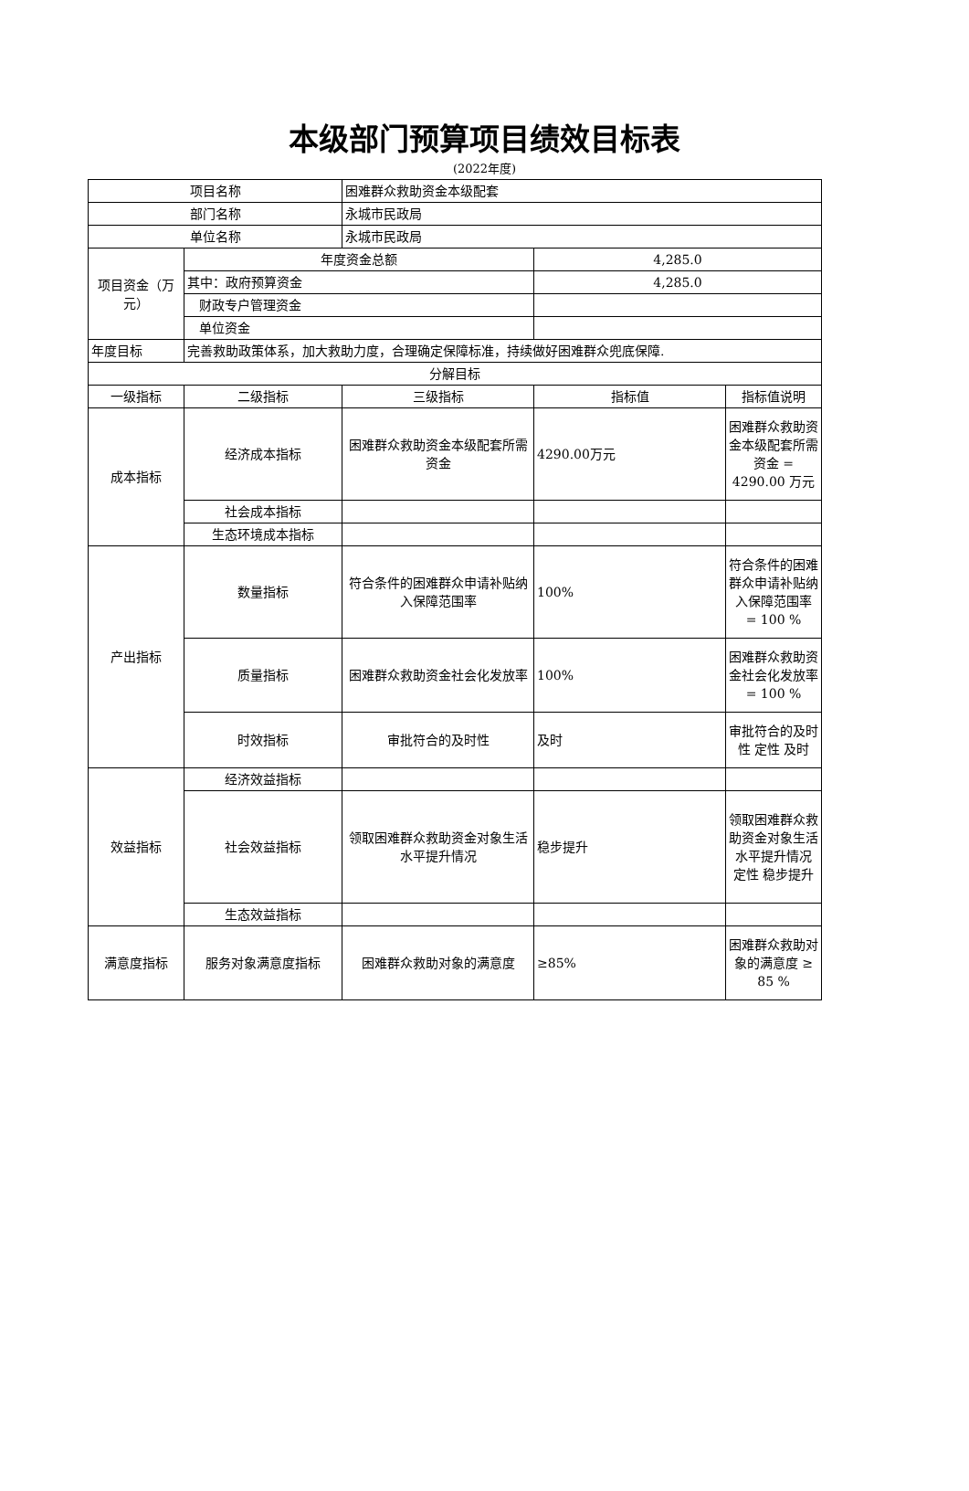本级部门预算项目绩效目标表
(2022年度)
| 项目名称 | | 困难群众救助资金本级配套 | | |
| 部门名称 | | 永城市民政局 | | |
| 单位名称 | | 永城市民政局 | | |
| 项目资金（万元） | 年度资金总额 | | 4,285.0 | |
| | 其中：政府预算资金 | | 4,285.0 | |
| | 财政专户管理资金 | | | |
| | 单位资金 | | | |
| 年度目标 | 完善救助政策体系，加大救助力度，合理确定保障标准，持续做好困难群众兜底保障. | | | |
| 分解目标 | | | | |
| 一级指标 | 二级指标 | 三级指标 | 指标值 | 指标值说明 |
| 成本指标 | 经济成本指标 | 困难群众救助资金本级配套所需资金 | 4290.00万元 | 困难群众救助资金本级配套所需资金 = 4290.00 万元 |
| | 社会成本指标 | | | |
| | 生态环境成本指标 | | | |
| 产出指标 | 数量指标 | 符合条件的困难群众申请补贴纳入保障范围率 | 100% | 符合条件的困难群众申请补贴纳入保障范围率 = 100 % |
| | 质量指标 | 困难群众救助资金社会化发放率 | 100% | 困难群众救助资金社会化发放率 = 100 % |
| | 时效指标 | 审批符合的及时性 | 及时 | 审批符合的及时性 定性 及时 |
| 效益指标 | 经济效益指标 | | | |
| | 社会效益指标 | 领取困难群众救助资金对象生活水平提升情况 | 稳步提升 | 领取困难群众救助资金对象生活水平提升情况 定性 稳步提升 |
| | 生态效益指标 | | | |
| 满意度指标 | 服务对象满意度指标 | 困难群众救助对象的满意度 | ≥85% | 困难群众救助对象的满意度 ≥ 85 % |